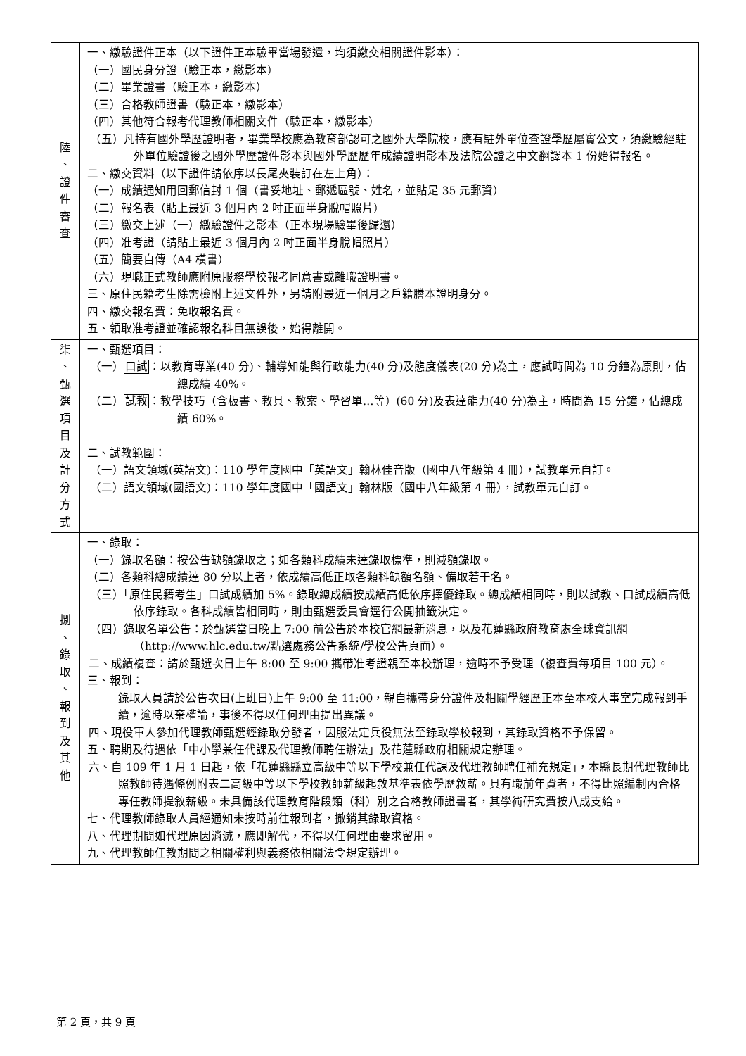| 陸 、 證 件 審 查 | 一、繳驗證件正本（以下證件正本驗畢當場發還，均須繳交相關證件影本）： （一）國民身分證（驗正本，繳影本） （二）畢業證書（驗正本，繳影本） （三）合格教師證書（驗正本，繳影本） （四）其他符合報考代理教師相關文件（驗正本，繳影本） （五）凡持有國外學歷證明者，畢業學校應為教育部認可之國外大學院校，應有駐外單位查證學歷屬實公文，須繳驗經駐外單位驗證後之國外學歷證件影本與國外學歷歷年成績證明影本及法院公證之中文翻譯本 1 份始得報名。 二、繳交資料（以下證件請依序以長尾夾裝訂在左上角）： （一）成績通知用回郵信封 1 個（書妥地址、郵遞區號、姓名，並貼足 35 元郵資） （二）報名表（貼上最近 3 個月內 2 吋正面半身脫帽照片） （三）繳交上述（一）繳驗證件之影本（正本現場驗畢後歸還） （四）准考證（請貼上最近 3 個月內 2 吋正面半身脫帽照片） （五）簡要自傳（A4 橫書） （六）現職正式教師應附原服務學校報考同意書或離職證明書。 三、原住民籍考生除需檢附上述文件外，另請附最近一個月之戶籍謄本證明身分。 四、繳交報名費：免收報名費。 五、領取准考證並確認報名科目無誤後，始得離開。 |
| 柒 、 甄 選 項 目 及 計 分 方 式 | 一、甄選項目： （一） 口試 ：以教育專業(40 分)、輔導知能與行政能力(40 分)及態度儀表(20 分)為主，應試時間為 10 分鐘為原則，佔總成績 40%。 （二） 試教 ：教學技巧（含板書、教具、教案、學習單…等）(60 分)及表達能力(40 分)為主，時間為 15 分鐘，佔總成績 60%。 二、試教範圍： （一）語文領域(英語文)：110 學年度國中「英語文」翰林佳音版（國中八年級第 4 冊），試教單元自訂。 （二）語文領域(國語文)：110 學年度國中「國語文」翰林版（國中八年級第 4 冊），試教單元自訂。 |
| 捌 、 錄 取 、 報 到 及 其 他 | 一、錄取： （一）錄取名額：按公告缺額錄取之；如各類科成績未達錄取標準，則減額錄取。 （二）各類科總成績達 80 分以上者，依成績高低正取各類科缺額名額、備取若干名。 （三）「原住民籍考生」口試成績加 5%。錄取總成績按成績高低依序擇優錄取。總成績相同時，則以試教、口試成績高低依序錄取。各科成績皆相同時，則由甄選委員會逕行公開抽籤決定。 （四）錄取名單公告：於甄選當日晚上 7:00 前公告於本校官網最新消息，以及花蓮縣政府教育處全球資訊網（http://www.hlc.edu.tw/點選處務公告系統/學校公告頁面）。 二、成績複查：請於甄選次日上午 8:00 至 9:00 攜帶准考證親至本校辦理，逾時不予受理（複查費每項目 100 元）。 三、報到： 錄取人員請於公告次日(上班日)上午 9:00 至 11:00，親自攜帶身分證件及相關學經歷正本至本校人事室完成報到手續，逾時以棄權論，事後不得以任何理由提出異議。 四、現役軍人參加代理教師甄選經錄取分發者，因服法定兵役無法至錄取學校報到，其錄取資格不予保留。 五、聘期及待遇依「中小學兼任代課及代理教師聘任辦法」及花蓮縣政府相關規定辦理。 六、自 109 年 1 月 1 日起，依「花蓮縣縣立高級中等以下學校兼任代課及代理教師聘任補充規定」，本縣長期代理教師比照教師待遇條例附表二高級中等以下學校教師薪級起敘基準表依學歷敘薪。具有職前年資者，不得比照編制內合格專任教師提敘薪級。未具備該代理教育階段類（科）別之合格教師證書者，其學術研究費按八成支給。 七、代理教師錄取人員經通知未按時前往報到者，撤銷其錄取資格。 八、代理期間如代理原因消滅，應即解代，不得以任何理由要求留用。 九、代理教師任教期間之相關權利與義務依相關法令規定辦理。 |
第 2 頁，共 9 頁